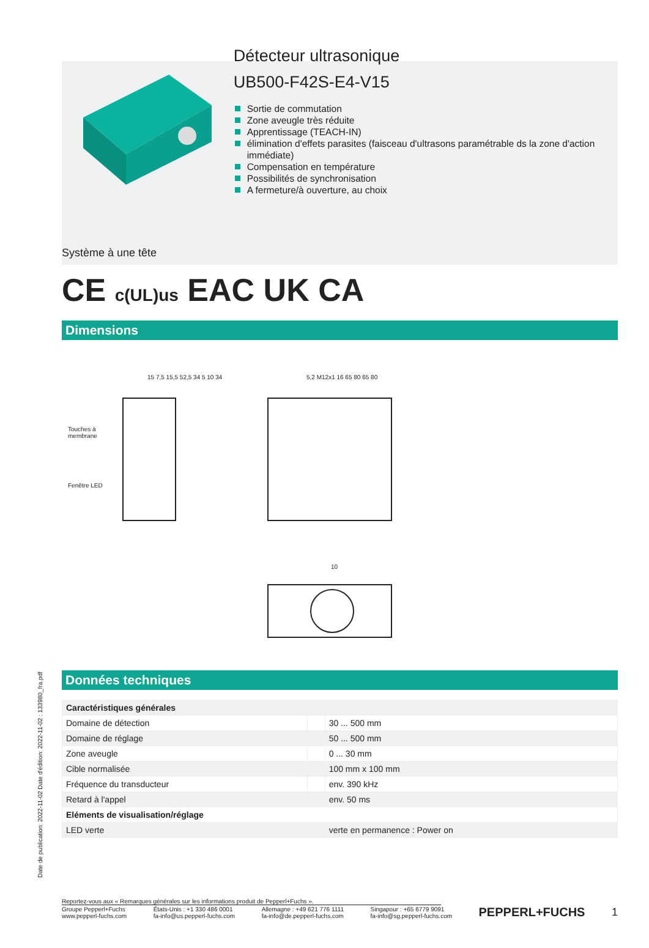Détecteur ultrasonique
UB500-F42S-E4-V15
Sortie de commutation
Zone aveugle très réduite
Apprentissage (TEACH-IN)
élimination d'effets parasites (faisceau d'ultrasons paramétrable ds la zone d'action immédiate)
Compensation en température
Possibilités de synchronisation
A fermeture/à ouverture, au choix
Système à une tête
CE c(UL)us EAC UK CA
Dimensions
Touches à
membrane
Fenêtre LED
15 7,5 15,5 52,5 34 5 10 34 5,2 M12x1 16 65 80 65 80
10
Données techniques
| Caractéristiques générales | | |
| Domaine de détection | | 30 ... 500 mm |
| Domaine de réglage | | 50 ... 500 mm |
| Zone aveugle | | 0 ... 30 mm |
| Cible normalisée | | 100 mm x 100 mm |
| Fréquence du transducteur | | env. 390 kHz |
| Retard à l'appel | | env. 50 ms |
| Eléments de visualisation/réglage | | |
| LED verte | | verte en permanence : Power on |
Date de publication: 2022-11-02 Date d'édition: 2022-11-02 : 133980_fra.pdf
Reportez-vous aux « Remarques générales sur les informations produit de Pepperl+Fuchs ».
Groupe Pepperl+Fuchs
www.pepperl-fuchs.com
États-Unis : +1 330 486 0001
fa-info@us.pepperl-fuchs.com
Allemagne : +49 621 776 1111
fa-info@de.pepperl-fuchs.com
Singapour : +65 6779 9091
fa-info@sg.pepperl-fuchs.com
PEPPERL+FUCHS 1